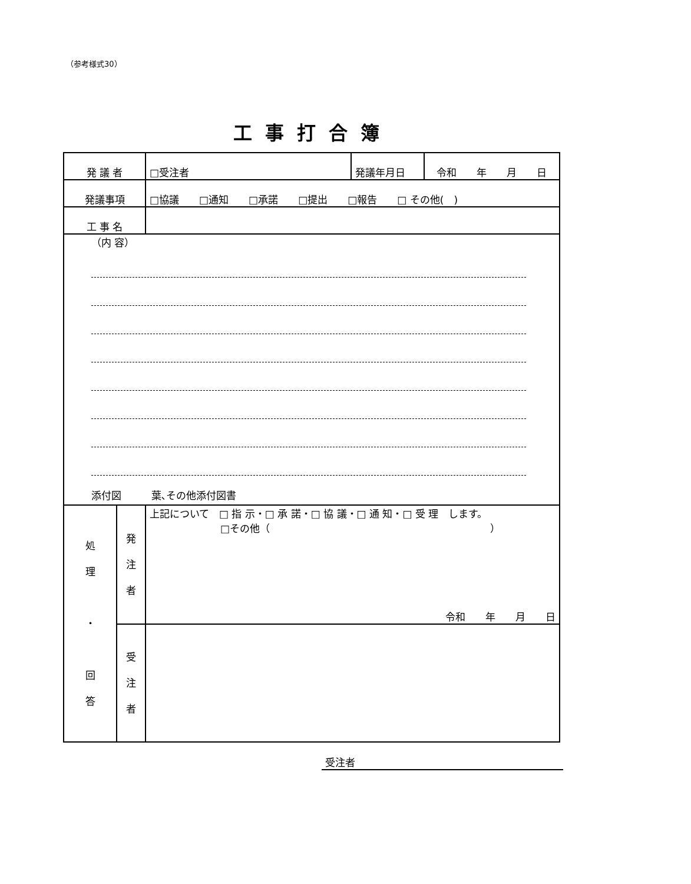（参考様式30）
工事打合簿
| 発 議 者 | | □受注者 | 発議年月日 | 令和 年 月 日 |
| 発議事項 | | □協議 □通知 □承諾 □提出 □報告 □ その他( ) | | |
| 工 事 名 | | | | |
| （内 容） 添付図 葉､その他添付図書 | | | | |
| 処 理 ・ 回 答 | 発 注 者 | 上記について □ 指 示・□ 承 諾・□ 協 議・□ 通 知・□ 受 理 します。 □その他（ ） 令和 年 月 日 | | |
| | 受 注 者 | | | |
受注者